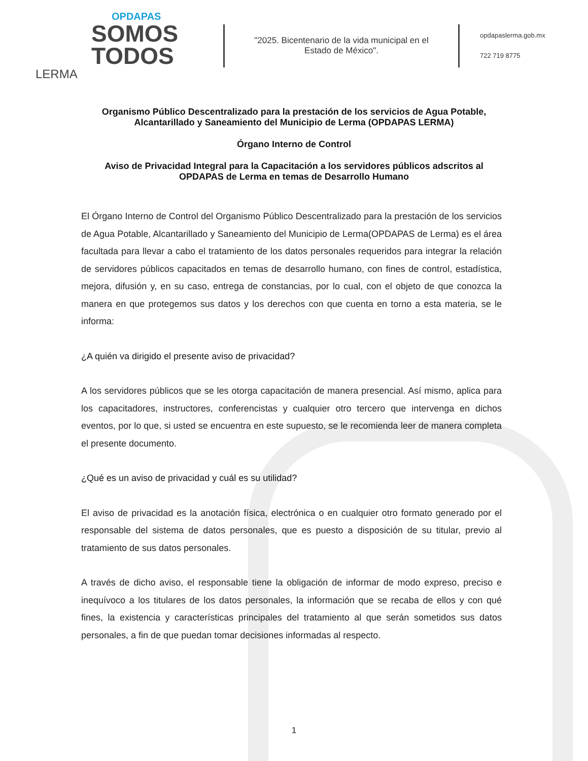OPDAPAS
SOMOS
TODOS
LERMA
"2025. Bicentenario de la vida municipal en el Estado de México".
opdapaslerma.gob.mx
722 719 8775
Organismo Público Descentralizado para la prestación de los servicios de Agua Potable, Alcantarillado y Saneamiento del Municipio de Lerma (OPDAPAS LERMA)
Órgano Interno de Control
Aviso de Privacidad Integral para la Capacitación a los servidores públicos adscritos al OPDAPAS de Lerma en temas de Desarrollo Humano
El Órgano Interno de Control del Organismo Público Descentralizado para la prestación de los servicios de Agua Potable, Alcantarillado y Saneamiento del Municipio de Lerma(OPDAPAS de Lerma) es el área facultada para llevar a cabo el tratamiento de los datos personales requeridos para integrar la relación de servidores públicos capacitados en temas de desarrollo humano, con fines de control, estadística, mejora, difusión y, en su caso, entrega de constancias, por lo cual, con el objeto de que conozca la manera en que protegemos sus datos y los derechos con que cuenta en torno a esta materia, se le informa:
¿A quién va dirigido el presente aviso de privacidad?
A los servidores públicos que se les otorga capacitación de manera presencial. Así mismo, aplica para los capacitadores, instructores, conferencistas y cualquier otro tercero que intervenga en dichos eventos, por lo que, si usted se encuentra en este supuesto, se le recomienda leer de manera completa el presente documento.
¿Qué es un aviso de privacidad y cuál es su utilidad?
El aviso de privacidad es la anotación física, electrónica o en cualquier otro formato generado por el responsable del sistema de datos personales, que es puesto a disposición de su titular, previo al tratamiento de sus datos personales.
A través de dicho aviso, el responsable tiene la obligación de informar de modo expreso, preciso e inequívoco a los titulares de los datos personales, la información que se recaba de ellos y con qué fines, la existencia y características principales del tratamiento al que serán sometidos sus datos personales, a fin de que puedan tomar decisiones informadas al respecto.
1